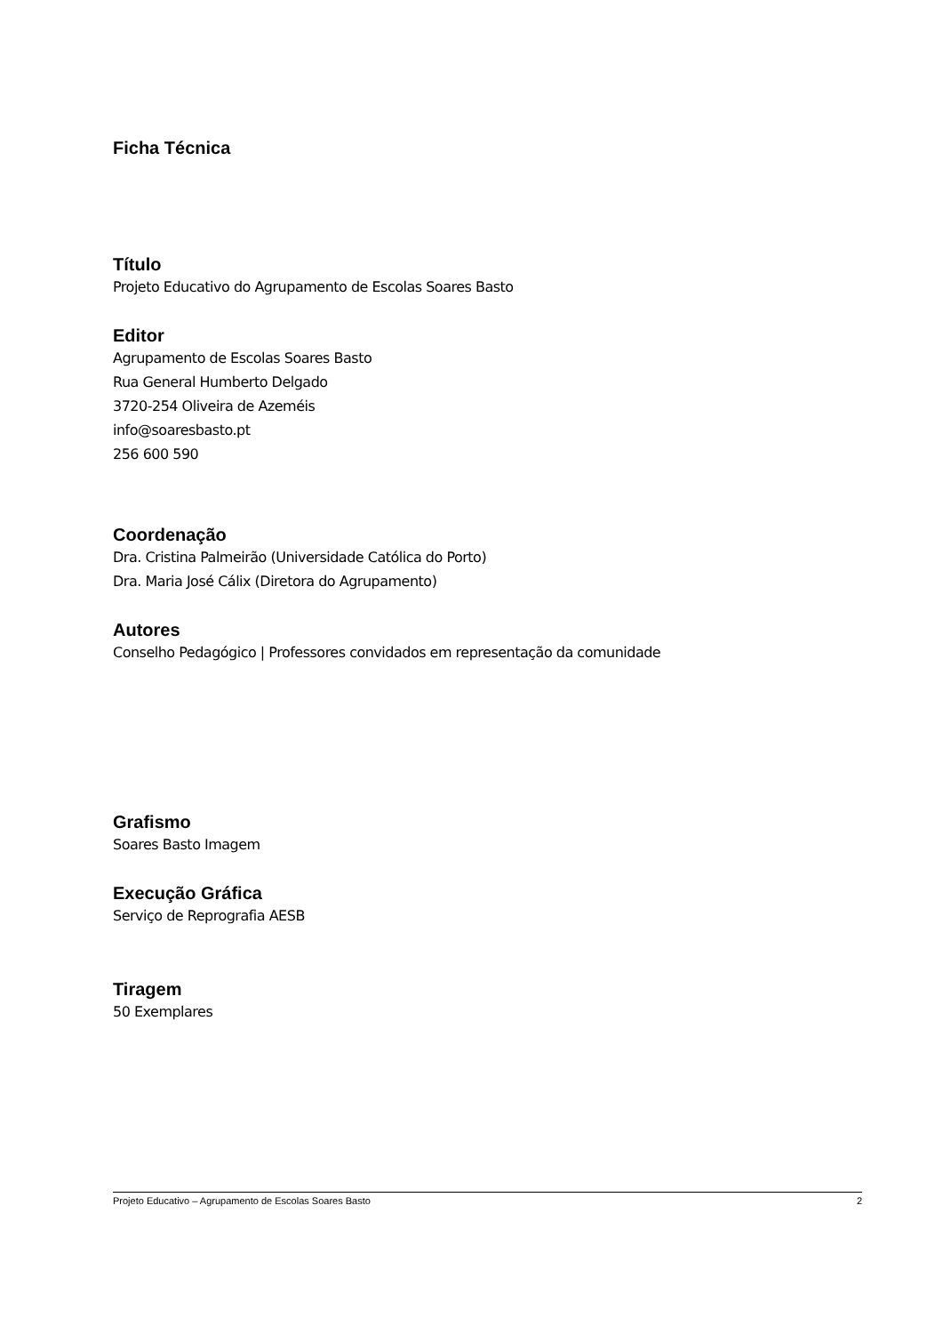Ficha Técnica
Título
Projeto Educativo do Agrupamento de Escolas Soares Basto
Editor
Agrupamento de Escolas Soares Basto
Rua General Humberto Delgado
3720-254 Oliveira de Azeméis
info@soaresbasto.pt
256 600 590
Coordenação
Dra. Cristina Palmeirão (Universidade Católica do Porto)
Dra. Maria José Cálix (Diretora do Agrupamento)
Autores
Conselho Pedagógico | Professores convidados em representação da comunidade
Grafismo
Soares Basto Imagem
Execução Gráfica
Serviço de Reprografia AESB
Tiragem
50 Exemplares
Projeto Educativo – Agrupamento de Escolas Soares Basto 2